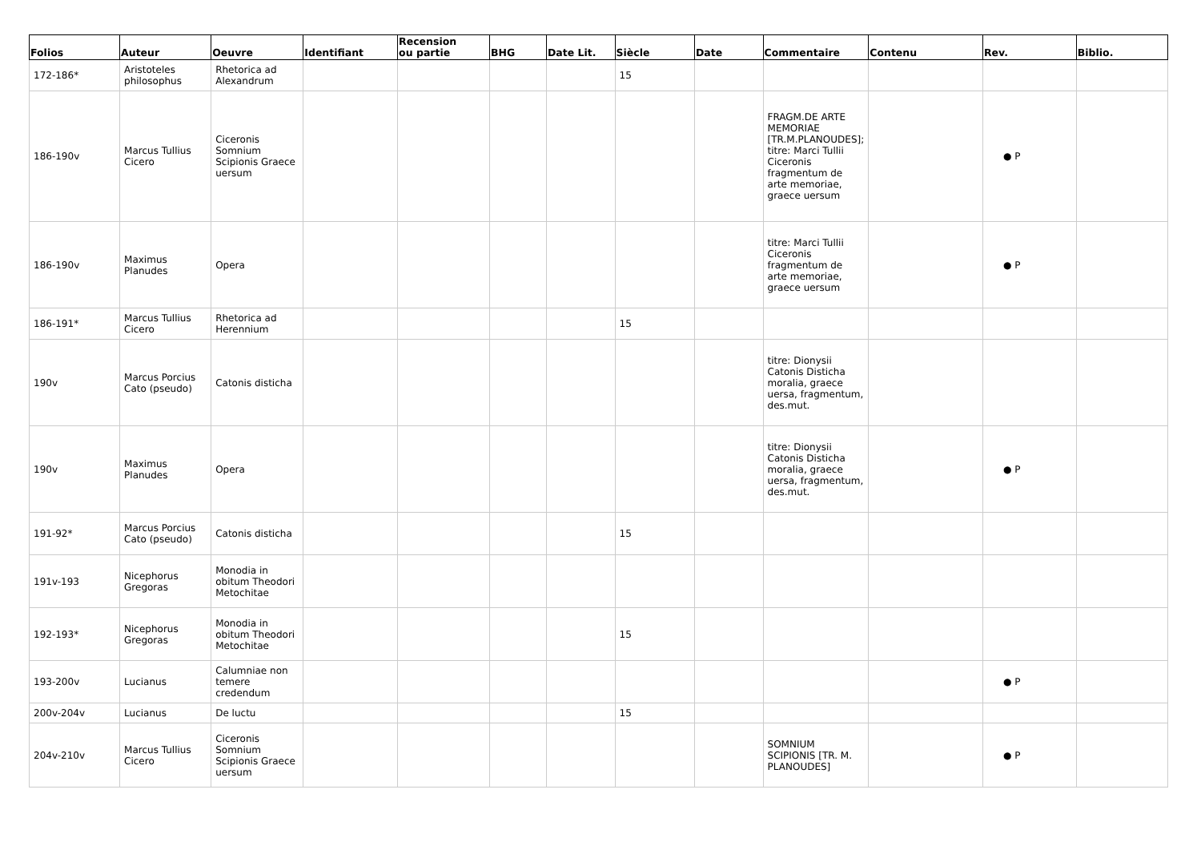| Folios | Auteur | Oeuvre | Identifiant | Recension ou partie | BHG | Date Lit. | Siècle | Date | Commentaire | Contenu | Rev. | Biblio. |
| --- | --- | --- | --- | --- | --- | --- | --- | --- | --- | --- | --- | --- |
| 172-186* | Aristoteles philosophus | Rhetorica ad Alexandrum | | | | | 15 | | | | | |
| 186-190v | Marcus Tullius Cicero | Ciceronis Somnium Scipionis Graece uersum | | | | | | | FRAGM.DE ARTE MEMORIAE [TR.M.PLANOUDES]; titre: Marci Tullii Ciceronis fragmentum de arte memoriae, graece uersum | | ● P | |
| 186-190v | Maximus Planudes | Opera | | | | | | | titre: Marci Tullii Ciceronis fragmentum de arte memoriae, graece uersum | | ● P | |
| 186-191* | Marcus Tullius Cicero | Rhetorica ad Herennium | | | | | 15 | | | | | |
| 190v | Marcus Porcius Cato (pseudo) | Catonis disticha | | | | | | | titre: Dionysii Catonis Disticha moralia, graece uersa, fragmentum, des.mut. | | | |
| 190v | Maximus Planudes | Opera | | | | | | | titre: Dionysii Catonis Disticha moralia, graece uersa, fragmentum, des.mut. | | ● P | |
| 191-92* | Marcus Porcius Cato (pseudo) | Catonis disticha | | | | | 15 | | | | | |
| 191v-193 | Nicephorus Gregoras | Monodia in obitum Theodori Metochitae | | | | | | | | | | |
| 192-193* | Nicephorus Gregoras | Monodia in obitum Theodori Metochitae | | | | | 15 | | | | | |
| 193-200v | Lucianus | Calumniae non temere credendum | | | | | | | | | ● P | |
| 200v-204v | Lucianus | De luctu | | | | | 15 | | | | | |
| 204v-210v | Marcus Tullius Cicero | Ciceronis Somnium Scipionis Graece uersum | | | | | | | SOMNIUM SCIPIONIS [TR. M. PLANOUDES] | | ● P | |